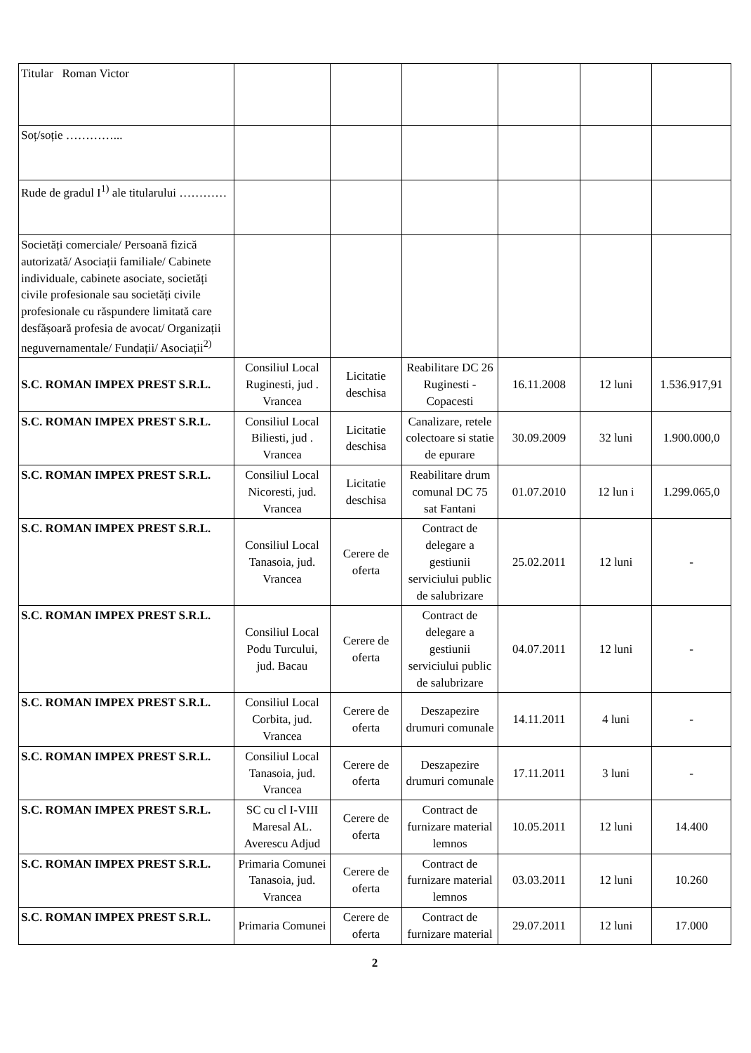| Titular Roman Victor | | | | | | |
| Soț/soție …………... | | | | | | |
| Rude de gradul I<sup>1)</sup> ale titularului ………… | | | | | | |
| Societăți comerciale/ Persoană fizică autorizată/ Asociații familiale/ Cabinete individuale, cabinete asociate, societăți civile profesionale sau societăți civile profesionale cu răspundere limitată care desfășoară profesia de avocat/ Organizații neguvernamentale/ Fundații/ Asociații<sup>2)</sup> | | | | | | |
| S.C. ROMAN IMPEX PREST S.R.L. | Consiliul Local Ruginesti, jud . Vrancea | Licitatie deschisa | Reabilitare DC 26 Ruginesti - Copacesti | 16.11.2008 | 12 luni | 1.536.917,91 |
| S.C. ROMAN IMPEX PREST S.R.L. | Consiliul Local Biliesti, jud . Vrancea | Licitatie deschisa | Canalizare, retele colectoare si statie de epurare | 30.09.2009 | 32 luni | 1.900.000,0 |
| S.C. ROMAN IMPEX PREST S.R.L. | Consiliul Local Nicoresti, jud. Vrancea | Licitatie deschisa | Reabilitare drum comunal DC 75 sat Fantani | 01.07.2010 | 12 lun i | 1.299.065,0 |
| S.C. ROMAN IMPEX PREST S.R.L. | Consiliul Local Tanasoia, jud. Vrancea | Cerere de oferta | Contract de delegare a gestiunii serviciului public de salubrizare | 25.02.2011 | 12 luni | - |
| S.C. ROMAN IMPEX PREST S.R.L. | Consiliul Local Podu Turcului, jud. Bacau | Cerere de oferta | Contract de delegare a gestiunii serviciului public de salubrizare | 04.07.2011 | 12 luni | - |
| S.C. ROMAN IMPEX PREST S.R.L. | Consiliul Local Corbita, jud. Vrancea | Cerere de oferta | Deszapezire drumuri comunale | 14.11.2011 | 4 luni | - |
| S.C. ROMAN IMPEX PREST S.R.L. | Consiliul Local Tanasoia, jud. Vrancea | Cerere de oferta | Deszapezire drumuri comunale | 17.11.2011 | 3 luni | - |
| S.C. ROMAN IMPEX PREST S.R.L. | SC cu cl I-VIII Maresal AL. Averescu Adjud | Cerere de oferta | Contract de furnizare material lemnos | 10.05.2011 | 12 luni | 14.400 |
| S.C. ROMAN IMPEX PREST S.R.L. | Primaria Comunei Tanasoia, jud. Vrancea | Cerere de oferta | Contract de furnizare material lemnos | 03.03.2011 | 12 luni | 10.260 |
| S.C. ROMAN IMPEX PREST S.R.L. | Primaria Comunei | Cerere de oferta | Contract de furnizare material | 29.07.2011 | 12 luni | 17.000 |
2